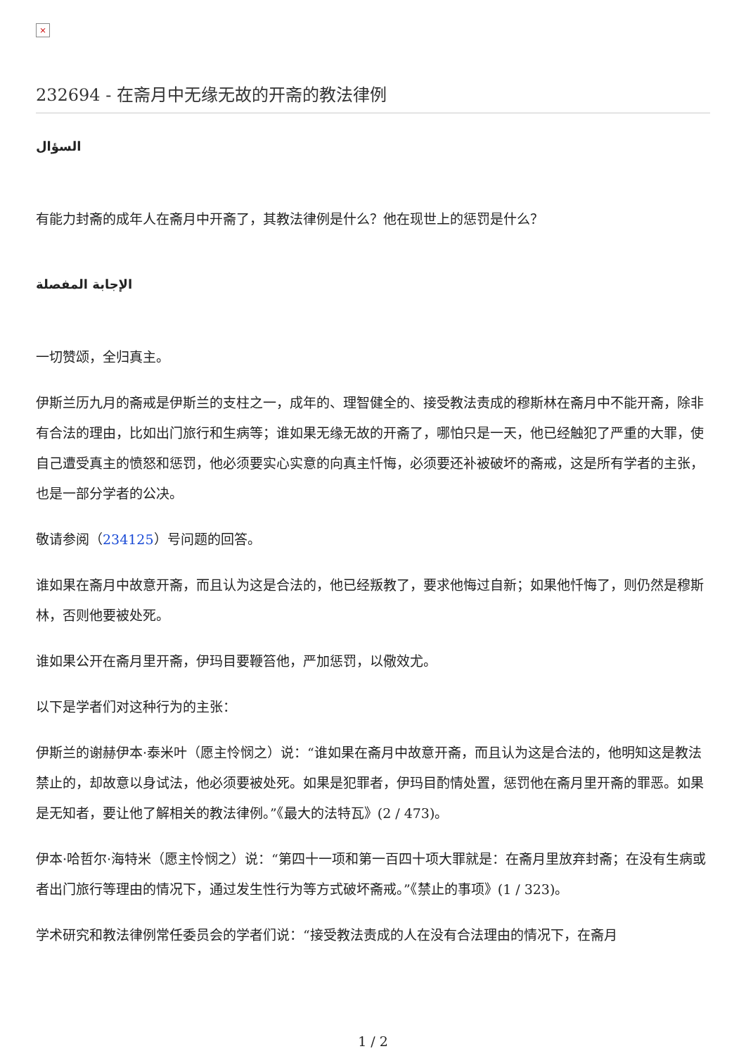×
232694 - 在斋月中无缘无故的开斋的教法律例
السؤال
有能力封斋的成年人在斋月中开斋了，其教法律例是什么？他在现世上的惩罚是什么？
الإجابة المفصلة
一切赞颂，全归真主。
伊斯兰历九月的斋戒是伊斯兰的支柱之一，成年的、理智健全的、接受教法责成的穆斯林在斋月中不能开斋，除非有合法的理由，比如出门旅行和生病等；谁如果无缘无故的开斋了，哪怕只是一天，他已经触犯了严重的大罪，使自己遭受真主的愤怒和惩罚，他必须要实心实意的向真主忏悔，必须要还补被破坏的斋戒，这是所有学者的主张，也是一部分学者的公决。
敬请参阅（234125）号问题的回答。
谁如果在斋月中故意开斋，而且认为这是合法的，他已经叛教了，要求他悔过自新；如果他忏悔了，则仍然是穆斯林，否则他要被处死。
谁如果公开在斋月里开斋，伊玛目要鞭笞他，严加惩罚，以儆效尤。
以下是学者们对这种行为的主张：
伊斯兰的谢赫伊本·泰米叶（愿主怜悯之）说：“谁如果在斋月中故意开斋，而且认为这是合法的，他明知这是教法禁止的，却故意以身试法，他必须要被处死。如果是犯罪者，伊玛目酌情处置，惩罚他在斋月里开斋的罪恶。如果是无知者，要让他了解相关的教法律例。”《最大的法特瓦》(2 / 473)。
伊本·哈哲尔·海特米（愿主怜悯之）说：“第四十一项和第一百四十项大罪就是：在斋月里放弃封斋；在没有生病或者出门旅行等理由的情况下，通过发生性行为等方式破坏斋戒。”《禁止的事项》(1 / 323)。
学术研究和教法律例常任委员会的学者们说：“接受教法责成的人在没有合法理由的情况下，在斋月
1 / 2